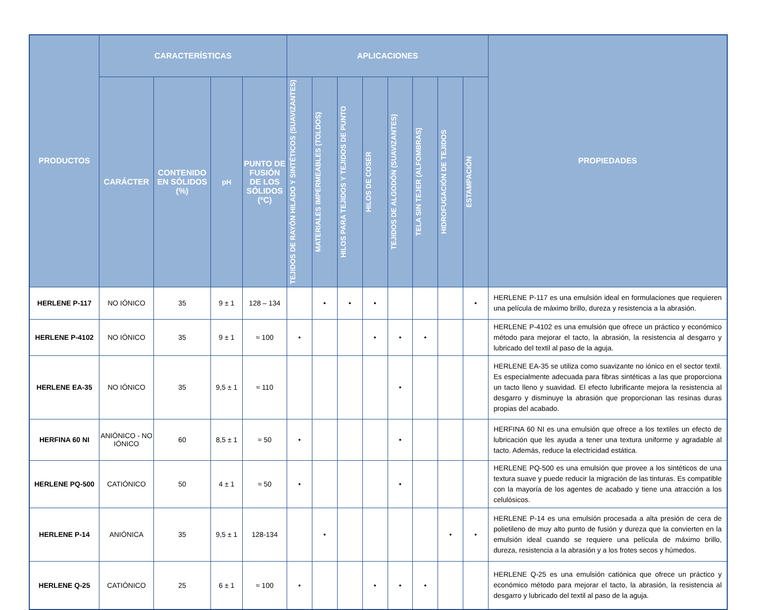| PRODUCTOS | CARACTERÍSTICAS | | | | APLICACIONES | | | | | | | | PROPIEDADES |
| --- | --- | --- | --- | --- | --- | --- | --- | --- | --- | --- | --- | --- | --- |
| | CARÁCTER | CONTENIDO EN SÓLIDOS (%) | pH | PUNTO DE FUSIÓN DE LOS SÓLIDOS (ºC) | TEJIDOS DE RAYÓN HILADO Y SINTÉTICOS (SUAVIZANTES) | MATERIALES IMPERMEABLES (TOLDOS) | HILOS PARA TEJIDOS Y TEJIDOS DE PUNTO | HILOS DE COSER | TEJIDOS DE ALGODÓN (SUAVIZANTES) | TELA SIN TEJER (ALFOMBRAS) | HIDROFUGACIÓN DE TEJIDOS | ESTAMPACIÓN | |
| HERLENE P-117 | NO IÓNICO | 35 | 9 ± 1 | 128 – 134 | | • | • | • | | | | • | HERLENE P-117 es una emulsión ideal en formulaciones que requieren una película de máximo brillo, dureza y resistencia a la abrasión. |
| HERLENE P-4102 | NO IÓNICO | 35 | 9 ± 1 | ≈ 100 | • | | | • | • | • | | | HERLENE P-4102 es una emulsión que ofrece un práctico y económico método para mejorar el tacto, la abrasión, la resistencia al desgarro y lubricado del textil al paso de la aguja. |
| HERLENE EA-35 | NO IÓNICO | 35 | 9,5 ± 1 | ≈ 110 | | | | | • | | | | HERLENE EA-35 se utiliza como suavizante no iónico en el sector textil. Es especialmente adecuada para fibras sintéticas a las que proporciona un tacto lleno y suavidad. El efecto lubrificante mejora la resistencia al desgarro y disminuye la abrasión que proporcionan las resinas duras propias del acabado. |
| HERFINA 60 NI | ANIÓNICO - NO IÓNICO | 60 | 8,5 ± 1 | ≈ 50 | • | | | | • | | | | HERFINA 60 NI es una emulsión que ofrece a los textiles un efecto de lubricación que les ayuda a tener una textura uniforme y agradable al tacto. Además, reduce la electricidad estática. |
| HERLENE PQ-500 | CATIÓNICO | 50 | 4 ± 1 | ≈ 50 | • | | | | • | | | | HERLENE PQ-500 es una emulsión que provee a los sintéticos de una textura suave y puede reducir la migración de las tinturas. Es compatible con la mayoría de los agentes de acabado y tiene una atracción a los celulósicos. |
| HERLENE P-14 | ANIÓNICA | 35 | 9,5 ± 1 | 128-134 | | • | | | | | • | • | HERLENE P-14 es una emulsión procesada a alta presión de cera de polietileno de muy alto punto de fusión y dureza que la convierten en la emulsión ideal cuando se requiere una película de máximo brillo, dureza, resistencia a la abrasión y a los frotes secos y húmedos. |
| HERLENE Q-25 | CATIÓNICO | 25 | 6 ± 1 | ≈ 100 | • | | | • | • | • | | | HERLENE Q-25 es una emulsión catiónica que ofrece un práctico y económico método para mejorar el tacto, la abrasión, la resistencia al desgarro y lubricado del textil al paso de la aguja. |